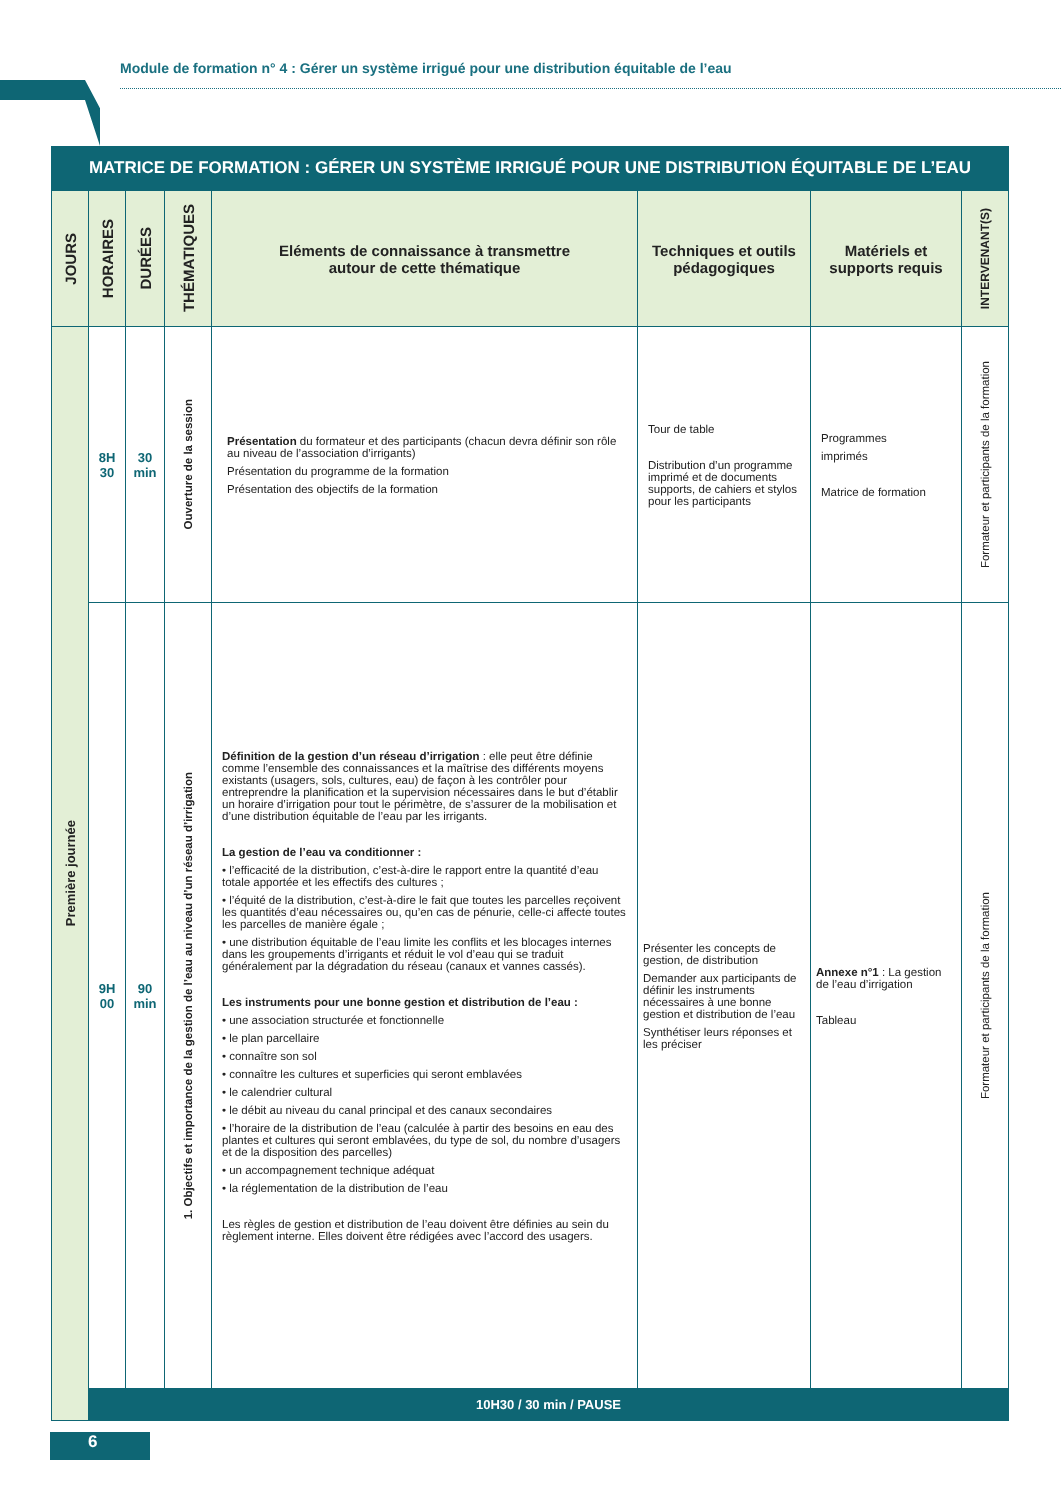Module de formation n° 4 : Gérer un système irrigué pour une distribution équitable de l’eau
MATRICE DE FORMATION : GÉRER UN SYSTÈME IRRIGUÉ POUR UNE DISTRIBUTION ÉQUITABLE DE L’EAU
| JOURS | HORAIRES | DURÉES | THÉMATIQUES | Eléments de connaissance à transmettre autour de cette thématique | Techniques et outils pédagogiques | Matériels et supports requis | INTERVENANT(S) |
| --- | --- | --- | --- | --- | --- | --- | --- |
| Première journée | 8H 30 | 30 min | Ouverture de la session | Présentation du formateur et des participants (chacun devra définir son rôle au niveau de l’association d’irrigants) Présentation du programme de la formation Présentation des objectifs de la formation | Tour de table Distribution d’un programme imprimé et de documents supports, de cahiers et stylos pour les participants | Programmes imprimés Matrice de formation | Formateur et participants de la formation |
| | 9H 00 | 90 min | 1. Objectifs et importance de la gestion de l’eau au niveau d’un réseau d’irrigation | Définition de la gestion d’un réseau d’irrigation : elle peut être définie comme l’ensemble des connaissances et la maîtrise des différents moyens existants (usagers, sols, cultures, eau) de façon à les contrôler pour entreprendre la planification et la supervision nécessaires dans le but d’établir un horaire d’irrigation pour tout le périmètre, de s’assurer de la mobilisation et d’une distribution équitable de l’eau par les irrigants. La gestion de l’eau va conditionner : • l’efficacité de la distribution, c’est-à-dire le rapport entre la quantité d’eau totale apportée et les effectifs des cultures ; • l’équité de la distribution, c’est-à-dire le fait que toutes les parcelles reçoivent les quantités d’eau nécessaires ou, qu’en cas de pénurie, celle-ci affecte toutes les parcelles de manière égale ; • une distribution équitable de l’eau limite les conflits et les blocages internes dans les groupements d’irrigants et réduit le vol d’eau qui se traduit généralement par la dégradation du réseau (canaux et vannes cassés). Les instruments pour une bonne gestion et distribution de l’eau : • une association structurée et fonctionnelle • le plan parcellaire • connaître son sol • connaître les cultures et superficies qui seront emblavées • le calendrier cultural • le débit au niveau du canal principal et des canaux secondaires • l’horaire de la distribution de l’eau (calculée à partir des besoins en eau des plantes et cultures qui seront emblavées, du type de sol, du nombre d’usagers et de la disposition des parcelles) • un accompagnement technique adéquat • la réglementation de la distribution de l’eau Les règles de gestion et distribution de l’eau doivent être définies au sein du règlement interne. Elles doivent être rédigées avec l’accord des usagers. | Présenter les concepts de gestion, de distribution Demander aux participants de définir les instruments nécessaires à une bonne gestion et distribution de l’eau Synthétiser leurs réponses et les préciser | Annexe n°1 : La gestion de l’eau d’irrigation Tableau | Formateur et participants de la formation |
| | 10H30 / 30 min / PAUSE | | | | | | |
6